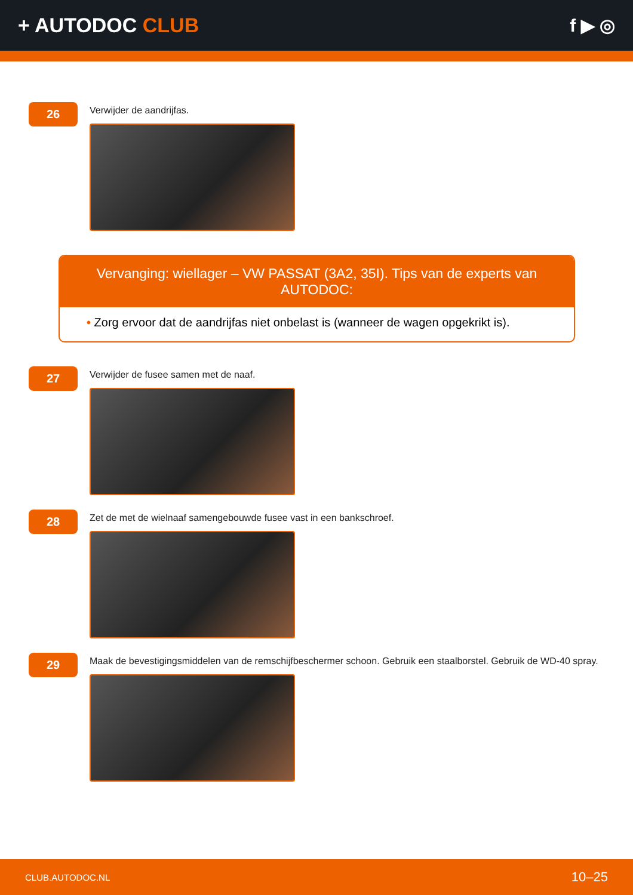+ AUTODOC CLUB f ▶ ◎
26
Verwijder de aandrijfas.
Vervanging: wiellager – VW PASSAT (3A2, 35I). Tips van de experts van AUTODOC:
• Zorg ervoor dat de aandrijfas niet onbelast is (wanneer de wagen opgekrikt is).
27
Verwijder de fusee samen met de naaf.
28
Zet de met de wielnaaf samengebouwde fusee vast in een bankschroef.
29
Maak de bevestigingsmiddelen van de remschijfbeschermer schoon. Gebruik een staalborstel. Gebruik de WD-40 spray.
CLUB.AUTODOC.NL 10–25